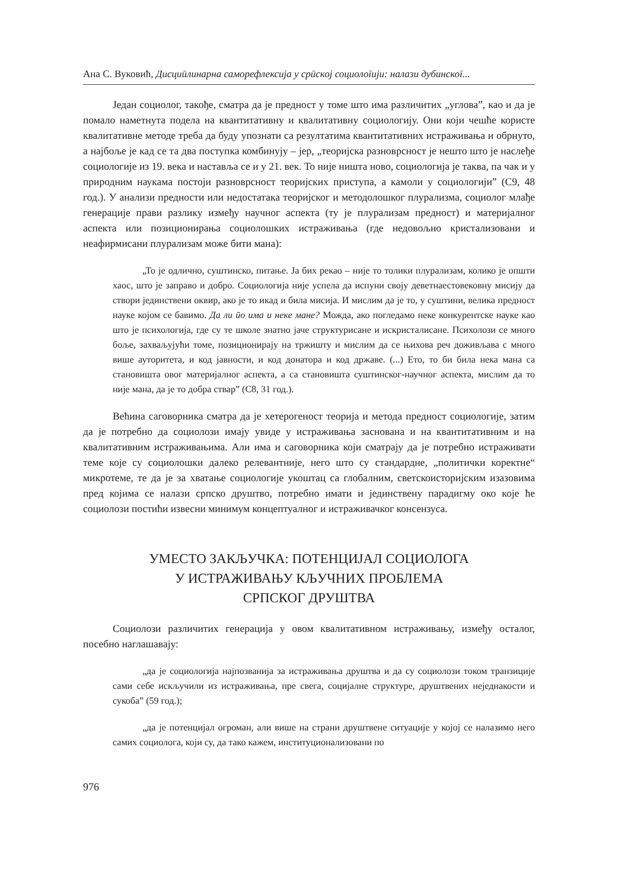Ана С. Вуковић, Дисциӣлинарна саморефлексија у срӣској социолоīији: налази дубинскоī...
Један социолог, такође, сматра да је предност у томе што има различитих „углова”, као и да је помало наметнута подела на квантитативну и квалитативну социологију. Они који чешће користе квалитативне методе треба да буду упознати са резултатима квантитативних истраживања и обрнуто, а најбоље је кад се та два поступка комбинују – јер, „теоријска разноврсност је нешто што је наслеђе социологије из 19. века и наставља се и у 21. век. То није ништа ново, социологија је таква, па чак и у природним наукама постоји разноврсност теоријских приступа, а камоли у социологији” (С9, 48 год.). У анализи предности или недостатака теоријског и методолошког плурализма, социолог млађе генерације прави разлику између научног аспекта (ту је плурализам предност) и материјалног аспекта или позиционирања социолошких истраживања (где недовољно кристализовани и неафирмисани плурализам може бити мана):
„То је одлично, суштинско, питање. Ја бих рекао – није то толики плурализам, колико је општи хаос, што је заправо и добро. Социологија није успела да испуни своју деветнаестовековну мисију да створи јединствени оквир, ако је то икад и била мисија. И мислим да је то, у суштини, велика предност науке којом се бавимо. Да ли ӣо има и неке мане? Можда, ако погледамо неке конкурентске науке као што је психологија, где су те школе знатно јаче структурисане и искристалисане. Психолози се много боље, захваљујући томе, позиционирају на тржишту и мислим да се њихова реч доживљава с много више ауторитета, и код јавности, и код донатора и код државе. (...) Ето, то би била нека мана са становишта овог материјалног аспекта, а са становишта суштинског-научног аспекта, мислим да то није мана, да је то добра ствар” (С8, 31 год.).
Већина саговорника сматра да је хетерогеност теорија и метода предност социологије, затим да је потребно да социолози имају увиде у истраживања заснована и на квантитативним и на квалитативним истраживањима. Али има и саговорника који сматрају да је потребно истраживати теме које су социолошки далеко релевантније, него што су стандардне, „политички коректне“ микротеме, те да је за хватање социологије укоштац са глобалним, светскоисторијским изазовима пред којима се налази српско друштво, потребно имати и јединствену парадигму око које ће социолози постићи извесни минимум концептуалног и истраживачког консензуса.
УМЕСТО ЗАКЉУЧКА: ПОТЕНЦИЈАЛ СОЦИОЛОГА
У ИСТРАЖИВАЊУ КЉУЧНИХ ПРОБЛЕМА
СРПСКОГ ДРУШТВА
Социолози различитих генерација у овом квалитативном истраживању, између осталог, посебно наглашавају:
„да је социологија најпозванија за истраживања друштва и да су социолози током транзиције сами себе искључили из истраживања, пре свега, социјалне структуре, друштвених неједнакости и сукоба” (59 год.);
„да је потенцијал огроман, али више на страни друштвене ситуације у којој се налазимо него самих социолога, који су, да тако кажем, институционализовани по
976